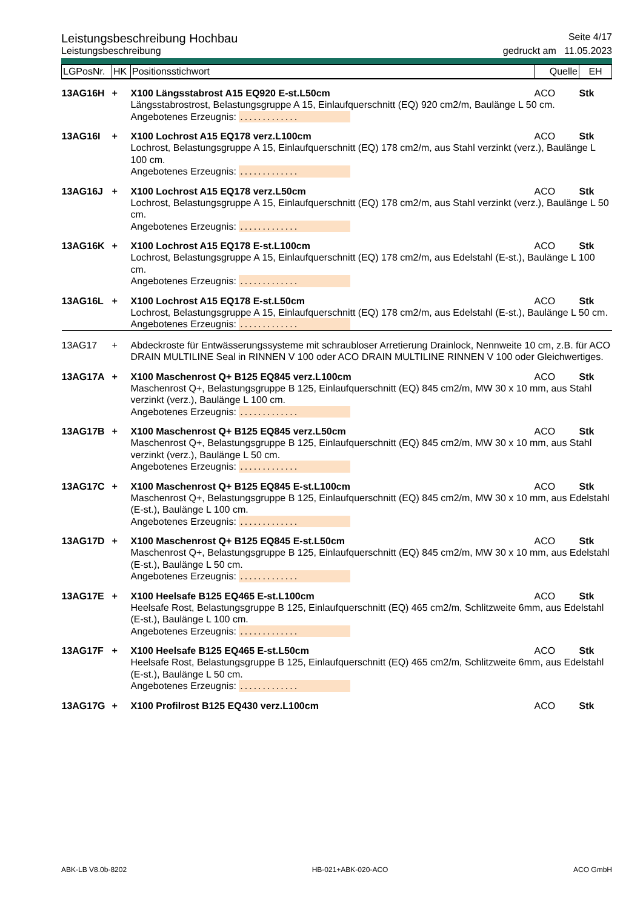Leistungsbeschreibung Hochbau Seite 4/17
Leistungsbeschreibung gedruckt am 11.05.2023
| LGPosNr. | HK | Positionsstichwort | Quelle | EH |
| --- | --- | --- | --- | --- |
| 13AG16H | + | X100 Längsstabrost A15 EQ920 E-st.L50cm | ACO | Stk |
| | | Längsstabrostrost, Belastungsgruppe A 15, Einlaufquerschnitt (EQ) 920 cm2/m, Baulänge L 50 cm. Angebotenes Erzeugnis: ............. | | |
| 13AG16I | + | X100 Lochrost A15 EQ178 verz.L100cm | ACO | Stk |
| | | Lochrost, Belastungsgruppe A 15, Einlaufquerschnitt (EQ) 178 cm2/m, aus Stahl verzinkt (verz.), Baulänge L 100 cm. Angebotenes Erzeugnis: ............. | | |
| 13AG16J | + | X100 Lochrost A15 EQ178 verz.L50cm | ACO | Stk |
| | | Lochrost, Belastungsgruppe A 15, Einlaufquerschnitt (EQ) 178 cm2/m, aus Stahl verzinkt (verz.), Baulänge L 50 cm. Angebotenes Erzeugnis: ............. | | |
| 13AG16K | + | X100 Lochrost A15 EQ178 E-st.L100cm | ACO | Stk |
| | | Lochrost, Belastungsgruppe A 15, Einlaufquerschnitt (EQ) 178 cm2/m, aus Edelstahl (E-st.), Baulänge L 100 cm. Angebotenes Erzeugnis: ............. | | |
| 13AG16L | + | X100 Lochrost A15 EQ178 E-st.L50cm | ACO | Stk |
| | | Lochrost, Belastungsgruppe A 15, Einlaufquerschnitt (EQ) 178 cm2/m, aus Edelstahl (E-st.), Baulänge L 50 cm. Angebotenes Erzeugnis: ............. | | |
| 13AG17 | + | Abdeckroste für Entwässerungssysteme mit schraubloser Arretierung Drainlock, Nennweite 10 cm, z.B. für ACO DRAIN MULTILINE Seal in RINNEN V 100 oder ACO DRAIN MULTILINE RINNEN V 100 oder Gleichwertiges. | | |
| 13AG17A | + | X100 Maschenrost Q+ B125 EQ845 verz.L100cm | ACO | Stk |
| | | Maschenrost Q+, Belastungsgruppe B 125, Einlaufquerschnitt (EQ) 845 cm2/m, MW 30 x 10 mm, aus Stahl verzinkt (verz.), Baulänge L 100 cm. Angebotenes Erzeugnis: ............. | | |
| 13AG17B | + | X100 Maschenrost Q+ B125 EQ845 verz.L50cm | ACO | Stk |
| | | Maschenrost Q+, Belastungsgruppe B 125, Einlaufquerschnitt (EQ) 845 cm2/m, MW 30 x 10 mm, aus Stahl verzinkt (verz.), Baulänge L 50 cm. Angebotenes Erzeugnis: ............. | | |
| 13AG17C | + | X100 Maschenrost Q+ B125 EQ845 E-st.L100cm | ACO | Stk |
| | | Maschenrost Q+, Belastungsgruppe B 125, Einlaufquerschnitt (EQ) 845 cm2/m, MW 30 x 10 mm, aus Edelstahl (E-st.), Baulänge L 100 cm. Angebotenes Erzeugnis: ............. | | |
| 13AG17D | + | X100 Maschenrost Q+ B125 EQ845 E-st.L50cm | ACO | Stk |
| | | Maschenrost Q+, Belastungsgruppe B 125, Einlaufquerschnitt (EQ) 845 cm2/m, MW 30 x 10 mm, aus Edelstahl (E-st.), Baulänge L 50 cm. Angebotenes Erzeugnis: ............. | | |
| 13AG17E | + | X100 Heelsafe B125 EQ465 E-st.L100cm | ACO | Stk |
| | | Heelsafe Rost, Belastungsgruppe B 125, Einlaufquerschnitt (EQ) 465 cm2/m, Schlitzweite 6mm, aus Edelstahl (E-st.), Baulänge L 100 cm. Angebotenes Erzeugnis: ............. | | |
| 13AG17F | + | X100 Heelsafe B125 EQ465 E-st.L50cm | ACO | Stk |
| | | Heelsafe Rost, Belastungsgruppe B 125, Einlaufquerschnitt (EQ) 465 cm2/m, Schlitzweite 6mm, aus Edelstahl (E-st.), Baulänge L 50 cm. Angebotenes Erzeugnis: ............. | | |
| 13AG17G | + | X100 Profilrost B125 EQ430 verz.L100cm | ACO | Stk |
ABK-LB V8.0b-8202 HB-021+ABK-020-ACO ACO GmbH